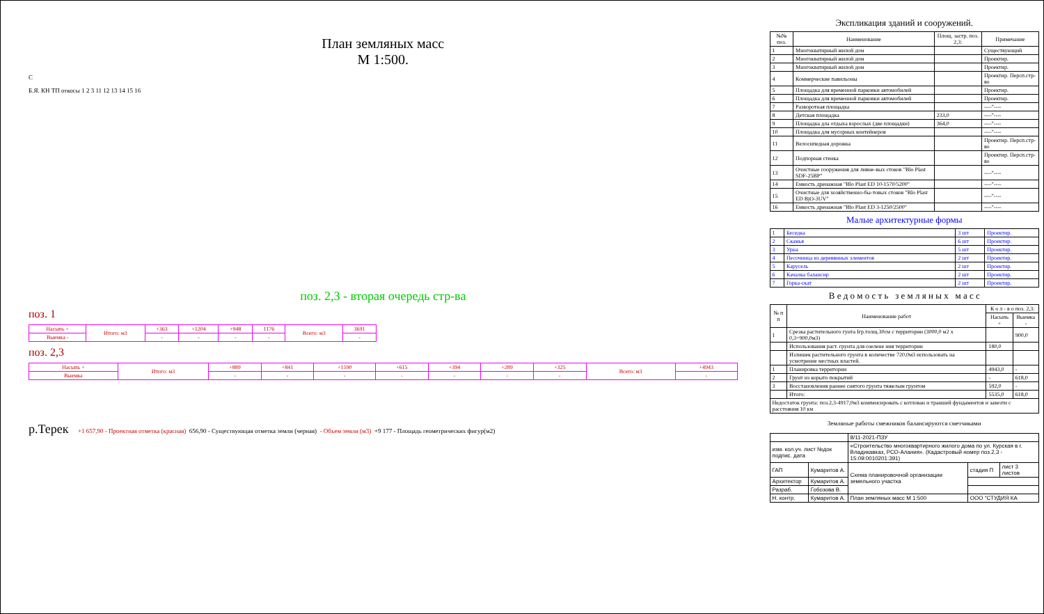План земляных масс
М 1:500.
С
Б.Я. КН ТП откосы 1 2 3 11 12 13 14 15 16
поз. 2,3 - вторая очередь стр-ва
поз. 1
| Насыпь + | Итого: м3 | +363 | +1204 | +948 | 1176 | Всего: м3 | 3691 |
| Выемка - | | - | - | - | - | | - |
поз. 2,3
| Насыпь + | Итого: м3 | +889 | +841 | +1590 | +615 | +394 | +289 | +325 | Всего: м3 | +4943 |
| Выемка | | - | - | - | - | - | - | - | | - |
р.Терек +1 657,90 - Проектная отметка (красная) 656,90 - Существующая отметка земли (черная) - Объем земли (м3) +9 177 - Площадь геометрических фигур(м2)
Экспликация зданий и сооружений.
| №№ поз. | Наименование | Площ. застр. поз. 2,3: | Примечание |
| --- | --- | --- | --- |
| 1 | Многокватирный жилой дом | | Существующий |
| 2 | Многокватирный жилой дом | | Проектир. |
| 3 | Многокватирный жилой дом | | Проектир. |
| 4 | Коммерческие павильоны | | Проектир. Персп.стр-во |
| 5 | Площадка для временной парковки автомобилей | | Проектир. |
| 6 | Площадка для временной парковки автомобилей | | Проектир. |
| 7 | Разворотная площадка | | ----"---- |
| 8 | Детская площадка | 233,0 | ----"---- |
| 9 | Площадка дла отдыха взрослых (две площадки) | 364,0 | ----"---- |
| 10 | Площадка для мусорных контейнеров | | ----"---- |
| 11 | Велосипедная дорожка | | Проектир. Персп.стр-во |
| 12 | Подпорная стенка | | Проектир. Персп.стр-во |
| 13 | Очистные сооружения для ливне-вых стоков "Blo Plast SDF-25BP" | | ----"---- |
| 14 | Емкость дренажная "Blo Plast ED 10-1570/5200" | | ----"---- |
| 15 | Очистные для хозяйственно-бы-товых стоков "Blo Plast ED BjO-3UV" | | ----"---- |
| 16 | Емкость дренажная "Blo Plast ED 3-1250/2500" | | ----"---- |
Малые архитектурные формы
| 1 | Беседка | 3 шт | Проектир. |
| 2 | Скамья | 6 шт | Проектир. |
| 3 | Урна | 5 шт | Проектир. |
| 4 | Песочница из деревянных элементов | 2 шт | Проектир. |
| 5 | Карусель | 2 шт | Проектир. |
| 6 | Качалка балансир | 2 шт | Проектир. |
| 7 | Горка-скат | 2 шт | Проектир. |
В е д о м о с т ь з е м л я н ы х м а с с
| № п п | Наименование работ | К о л - в о поз. 2,3: | |
| --- | --- | --- | --- |
| | | Насыпь + | Выемка - |
| 1 | Срезка растительного гунта Iгр.толщ.30см с территории (3000,0 м2 х 0,3=900,0м3) | | 900,0 |
| | Использования раст. грунта для озелене ния территории | 180,0 | |
| | Излишек растительного грунта в количестве 720,0м3 использовать на усмотрение местных властей. | | |
| 1 | Планировка территории | 4943,0 | - |
| 2 | Грунт из корыто покрытий | - | 618,0 |
| 3 | Восстановления раннее снятого грунта тяжелым грунтом | 592,0 | - |
| | Итого: | 5535,0 | 618,0 |
| Недостаток грунта: поз.2,3-4917,0м3 компенсировать с котлован и траншей фундаментов и завезти с расстояния 10 км | | | |
Земляные работы смежников балансируются сметчиками
| | | 8/11-2021-ПЗУ | | |
| изм. кол.уч. лист №док подпис. дата | | «Строительство многоквартирного жилого дома по ул. Курская в г. Владикавказ, РСО-Алания». (Кадастровый номер поз.2,3 - 15:09:0010201:391) | | |
| ГАП | Кумаритов А. | Схема планировочной организации земельного участка | стадия П | лист 3 листов |
| Архитектор | Кумаритов А. | | | |
| Разраб. | Гобозова В. | | | |
| Н. контр. | Кумаритов А. | План земляных масс М 1:500 | ООО "СТУДИЯ КА | |